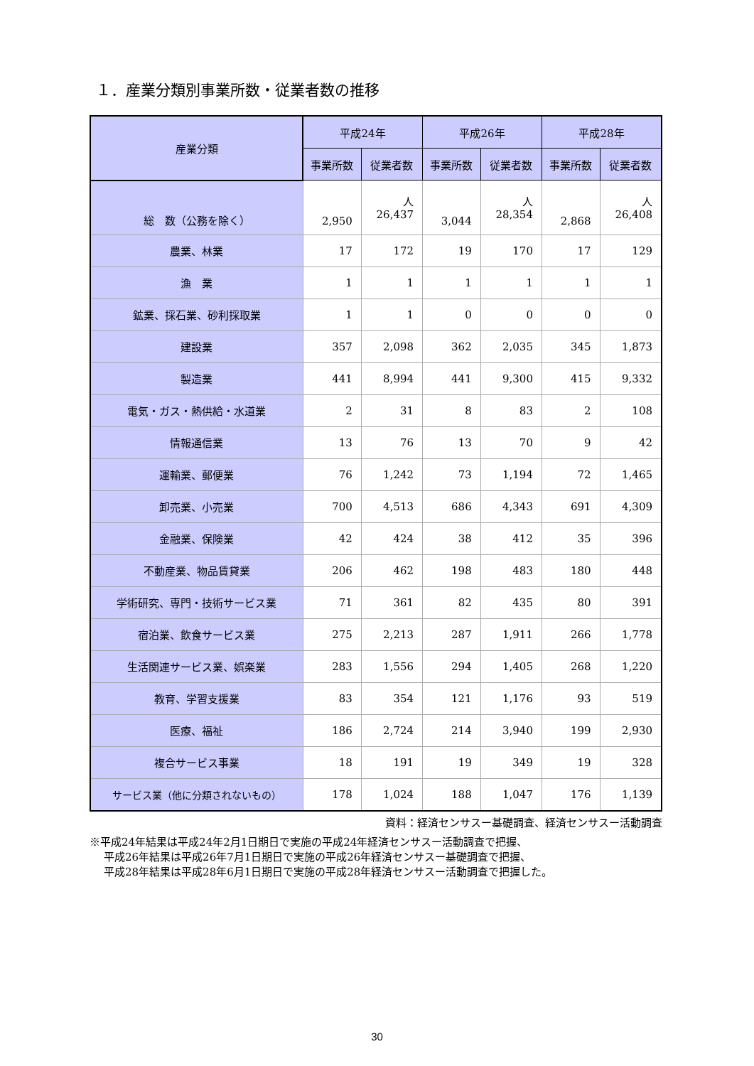１．産業分類別事業所数・従業者数の推移
| 産業分類 | 平成24年 | | 平成26年 | | 平成28年 | |
| --- | --- | --- | --- | --- | --- | --- |
| | 事業所数 | 従業者数 | 事業所数 | 従業者数 | 事業所数 | 従業者数 |
| 総 数（公務を除く） | 2,950 | 人 26,437 | 3,044 | 人 28,354 | 2,868 | 人 26,408 |
| 農業、林業 | 17 | 172 | 19 | 170 | 17 | 129 |
| 漁 業 | 1 | 1 | 1 | 1 | 1 | 1 |
| 鉱業、採石業、砂利採取業 | 1 | 1 | 0 | 0 | 0 | 0 |
| 建設業 | 357 | 2,098 | 362 | 2,035 | 345 | 1,873 |
| 製造業 | 441 | 8,994 | 441 | 9,300 | 415 | 9,332 |
| 電気・ガス・熱供給・水道業 | 2 | 31 | 8 | 83 | 2 | 108 |
| 情報通信業 | 13 | 76 | 13 | 70 | 9 | 42 |
| 運輸業、郵便業 | 76 | 1,242 | 73 | 1,194 | 72 | 1,465 |
| 卸売業、小売業 | 700 | 4,513 | 686 | 4,343 | 691 | 4,309 |
| 金融業、保険業 | 42 | 424 | 38 | 412 | 35 | 396 |
| 不動産業、物品賃貸業 | 206 | 462 | 198 | 483 | 180 | 448 |
| 学術研究、専門・技術サービス業 | 71 | 361 | 82 | 435 | 80 | 391 |
| 宿泊業、飲食サービス業 | 275 | 2,213 | 287 | 1,911 | 266 | 1,778 |
| 生活関連サービス業、娯楽業 | 283 | 1,556 | 294 | 1,405 | 268 | 1,220 |
| 教育、学習支援業 | 83 | 354 | 121 | 1,176 | 93 | 519 |
| 医療、福祉 | 186 | 2,724 | 214 | 3,940 | 199 | 2,930 |
| 複合サービス事業 | 18 | 191 | 19 | 349 | 19 | 328 |
| サービス業（他に分類されないもの） | 178 | 1,024 | 188 | 1,047 | 176 | 1,139 |
資料：経済センサスー基礎調査、経済センサスー活動調査
※平成24年結果は平成24年2月1日期日で実施の平成24年経済センサスー活動調査で把握、
平成26年結果は平成26年7月1日期日で実施の平成26年経済センサスー基礎調査で把握、
平成28年結果は平成28年6月1日期日で実施の平成28年経済センサスー活動調査で把握した。
30